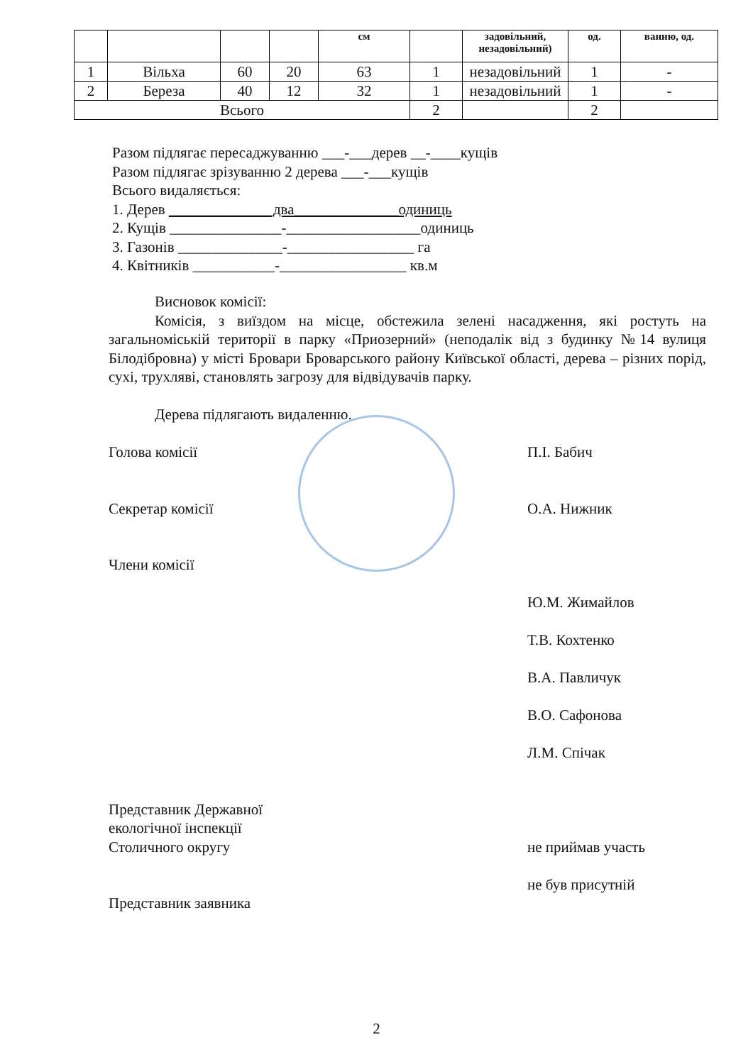| | | | | см | | задовільний, незадовільний) | од. | ванню, од. |
| --- | --- | --- | --- | --- | --- | --- | --- | --- |
| 1 | Вільха | 60 | 20 | 63 | 1 | незадовільний | 1 | - |
| 2 | Береза | 40 | 12 | 32 | 1 | незадовільний | 1 | - |
| Всього | | | | | 2 | | 2 | |
Разом підлягає пересаджуванню ___-___дерев __-____кущів
Разом підлягає зрізуванню 2 дерева ___-___кущів
Всього видаляється:
1. Дерев ______________два______________одиниць
2. Кущів _______________-__________________одиниць
3. Газонів ______________-_________________ га
4. Квітників ___________-_________________ кв.м
Висновок комісії:
Комісія, з виїздом на місце, обстежила зелені насадження, які ростуть на загальноміській території в парку «Приозерний» (неподалік від з будинку №14 вулиця Білодібровна) у місті Бровари Броварського району Київської області, дерева – різних порід, сухі, трухляві, становлять загрозу для відвідувачів парку.
Дерева підлягають видаленню.
Голова комісії П.І. Бабич
Секретар комісії О.А. Нижник
Члени комісії
Ю.М. Жимайлов
Т.В. Кохтенко
В.А. Павличук
В.О. Сафонова
Л.М. Спічак
Представник Державної екологічної інспекції Столичного округу не приймав участь
не був присутній
Представник заявника
2